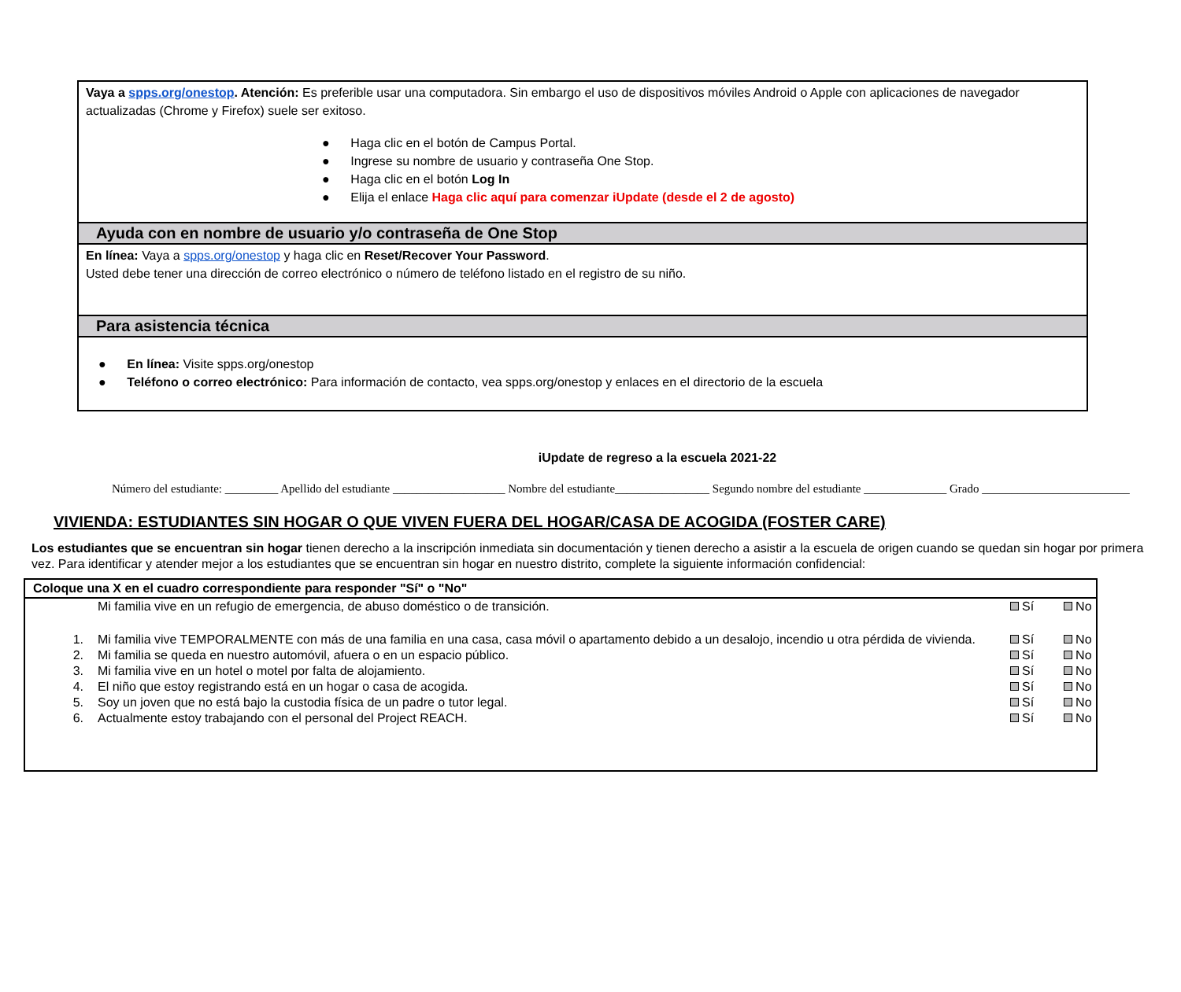Vaya a spps.org/onestop. Atención: Es preferible usar una computadora. Sin embargo el uso de dispositivos móviles Android o Apple con aplicaciones de navegador actualizadas (Chrome y Firefox) suele ser exitoso.
● Haga clic en el botón de Campus Portal.
● Ingrese su nombre de usuario y contraseña One Stop.
● Haga clic en el botón Log In
● Elija el enlace Haga clic aquí para comenzar iUpdate (desde el 2 de agosto)
Ayuda con en nombre de usuario y/o contraseña de One Stop
En línea: Vaya a spps.org/onestop y haga clic en Reset/Recover Your Password.
Usted debe tener una dirección de correo electrónico o número de teléfono listado en el registro de su niño.
Para asistencia técnica
● En línea: Visite spps.org/onestop
● Teléfono o correo electrónico: Para información de contacto, vea spps.org/onestop y enlaces en el directorio de la escuela
iUpdate de regreso a la escuela 2021-22
Número del estudiante: _________ Apellido del estudiante ___________________ Nombre del estudiante________________ Segundo nombre del estudiante ______________ Grado _________________________
VIVIENDA: ESTUDIANTES SIN HOGAR O QUE VIVEN FUERA DEL HOGAR/CASA DE ACOGIDA (FOSTER CARE)
Los estudiantes que se encuentran sin hogar tienen derecho a la inscripción inmediata sin documentación y tienen derecho a asistir a la escuela de origen cuando se quedan sin hogar por primera vez. Para identificar y atender mejor a los estudiantes que se encuentran sin hogar en nuestro distrito, complete la siguiente información confidencial:
| Coloque una X en el cuadro correspondiente para responder "Sí" o "No" | | | |
| --- | --- | --- | --- |
| | Mi familia vive en un refugio de emergencia, de abuso doméstico o de transición. | Sí | No |
| 1. | Mi familia vive TEMPORALMENTE con más de una familia en una casa, casa móvil o apartamento debido a un desalojo, incendio u otra pérdida de vivienda. | Sí | No |
| 2. | Mi familia se queda en nuestro automóvil, afuera o en un espacio público. | Sí | No |
| 3. | Mi familia vive en un hotel o motel por falta de alojamiento. | Sí | No |
| 4. | El niño que estoy registrando está en un hogar o casa de acogida. | Sí | No |
| 5. | Soy un joven que no está bajo la custodia física de un padre o tutor legal. | Sí | No |
| 6. | Actualmente estoy trabajando con el personal del Project REACH. | Sí | No |